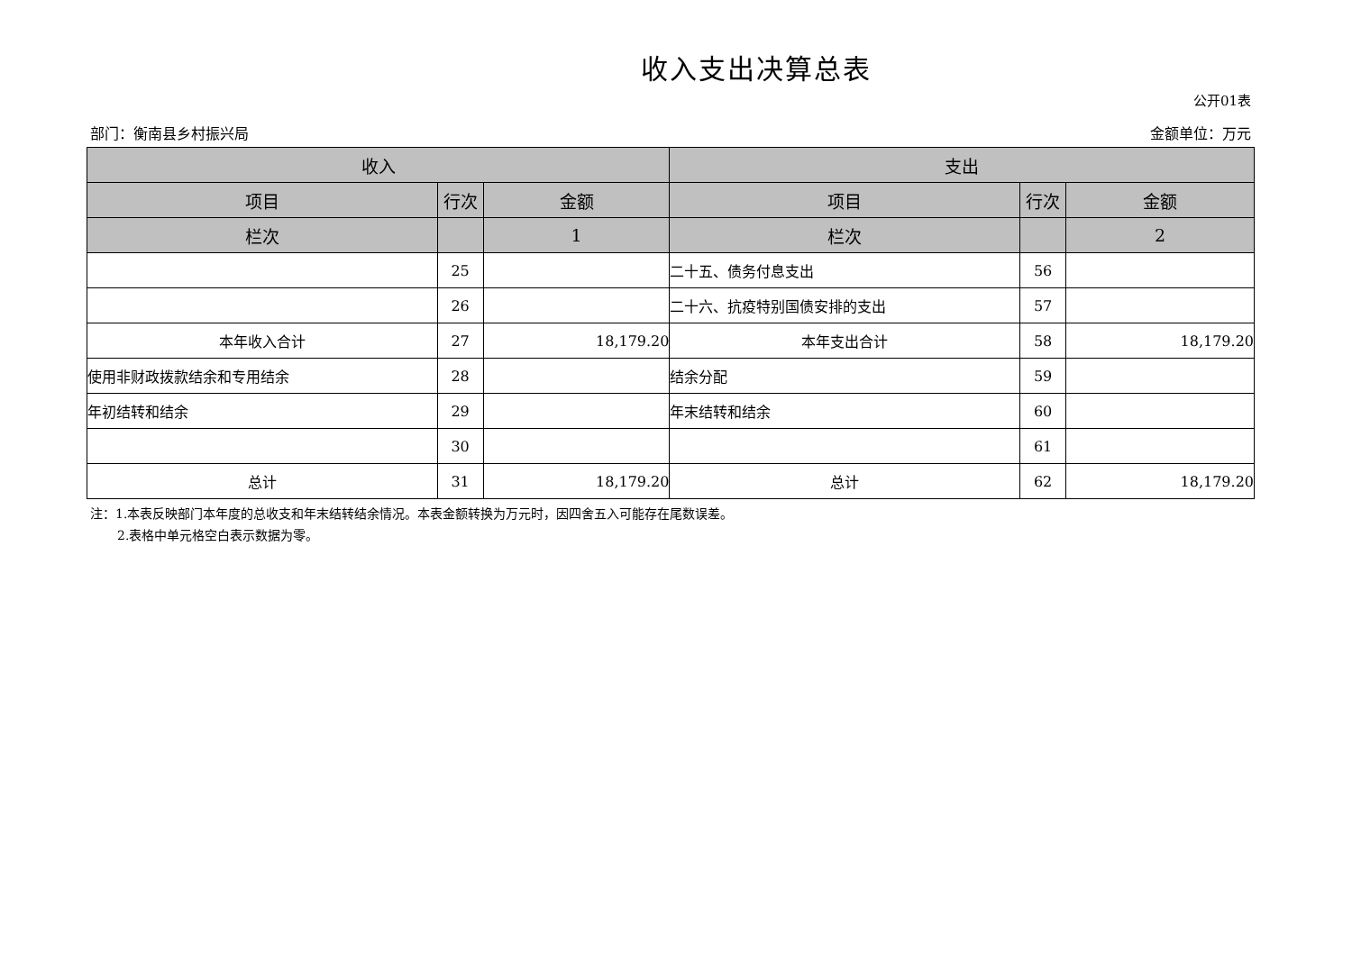收入支出决算总表
公开01表
部门：衡南县乡村振兴局 金额单位：万元
| 收入 | | | 支出 | | |
| --- | --- | --- | --- | --- | --- |
| 项目 | 行次 | 金额 | 项目 | 行次 | 金额 |
| 栏次 | | 1 | 栏次 | | 2 |
| | 25 | | 二十五、债务付息支出 | 56 | |
| | 26 | | 二十六、抗疫特别国债安排的支出 | 57 | |
| 本年收入合计 | 27 | 18,179.20 | 本年支出合计 | 58 | 18,179.20 |
| 使用非财政拨款结余和专用结余 | 28 | | 结余分配 | 59 | |
| 年初结转和结余 | 29 | | 年末结转和结余 | 60 | |
| | 30 | | | 61 | |
| 总计 | 31 | 18,179.20 | 总计 | 62 | 18,179.20 |
注：1.本表反映部门本年度的总收支和年末结转结余情况。本表金额转换为万元时，因四舍五入可能存在尾数误差。
2.表格中单元格空白表示数据为零。